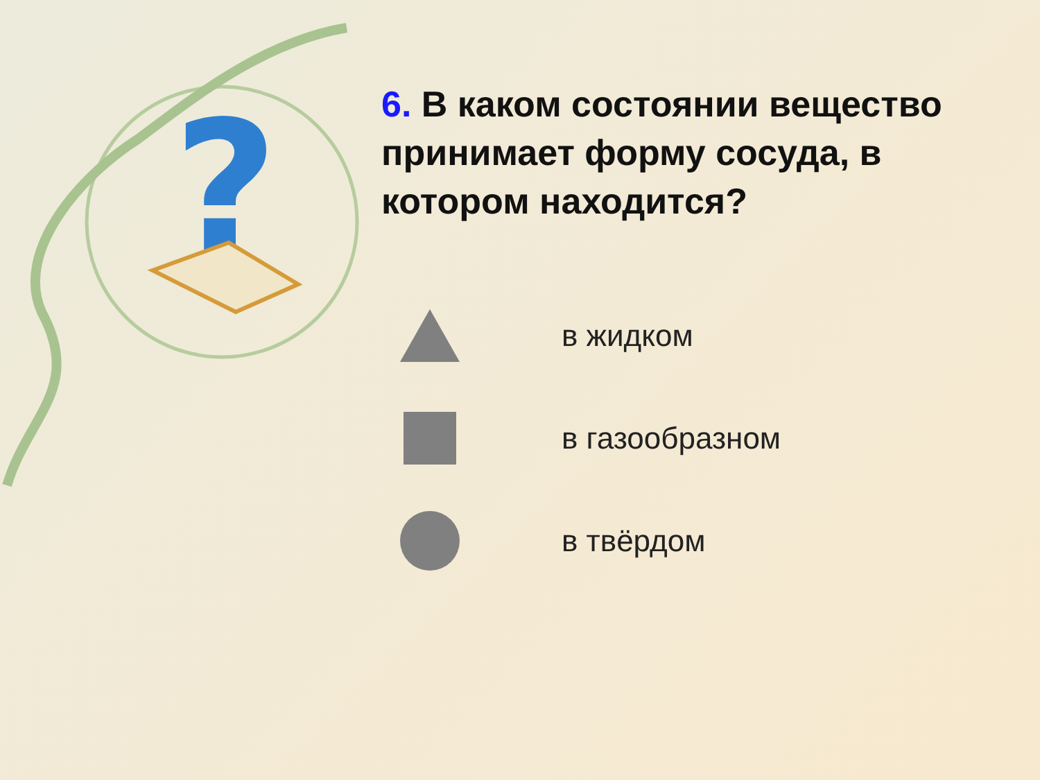?
6. В каком состоянии вещество принимает форму сосуда, в котором находится?
в жидком
в газообразном
в твёрдом